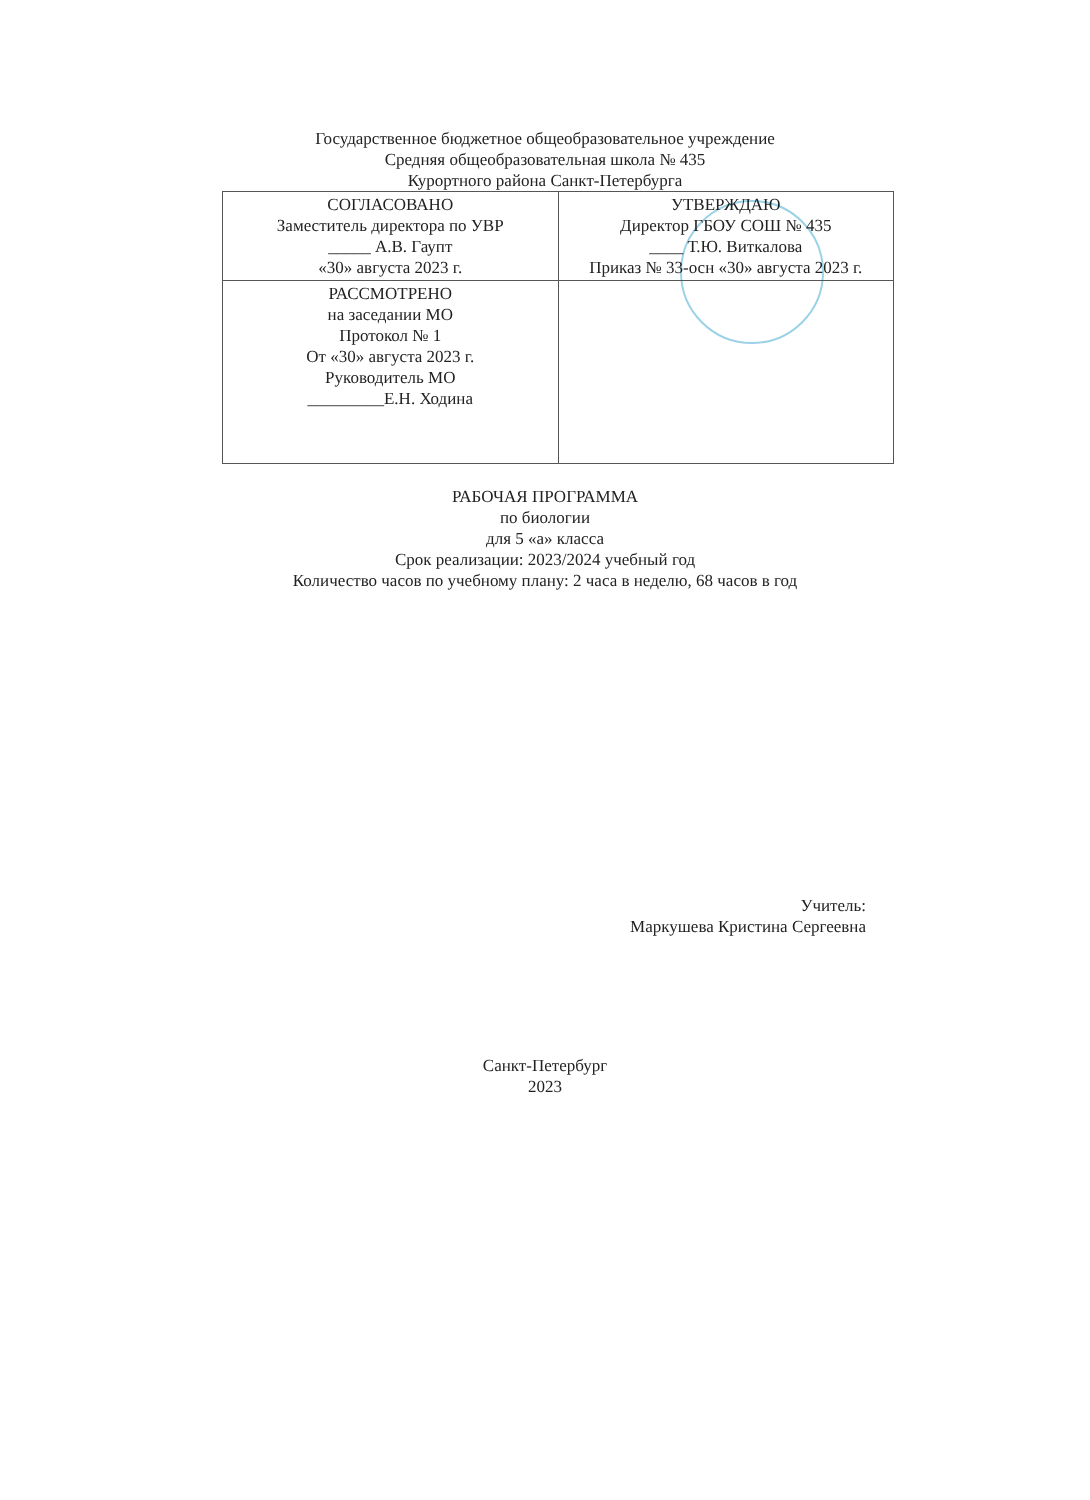Государственное бюджетное общеобразовательное учреждение
Средняя общеобразовательная школа № 435
Курортного района Санкт-Петербурга
| СОГЛАСОВАНО Заместитель директора по УВР _____ А.В. Гаупт «30» августа 2023 г. | УТВЕРЖДАЮ Директор ГБОУ СОШ № 435 ____ Т.Ю. Виткалова Приказ № 33-осн «30» августа 2023 г. |
| РАССМОТРЕНО на заседании МО Протокол № 1 От «30» августа 2023 г. Руководитель МО _________Е.Н. Ходина | |
РАБОЧАЯ ПРОГРАММА
по биологии
для 5 «а» класса
Срок реализации: 2023/2024 учебный год
Количество часов по учебному плану: 2 часа в неделю, 68 часов в год
Учитель:
Маркушева Кристина Сергеевна
Санкт-Петербург
2023